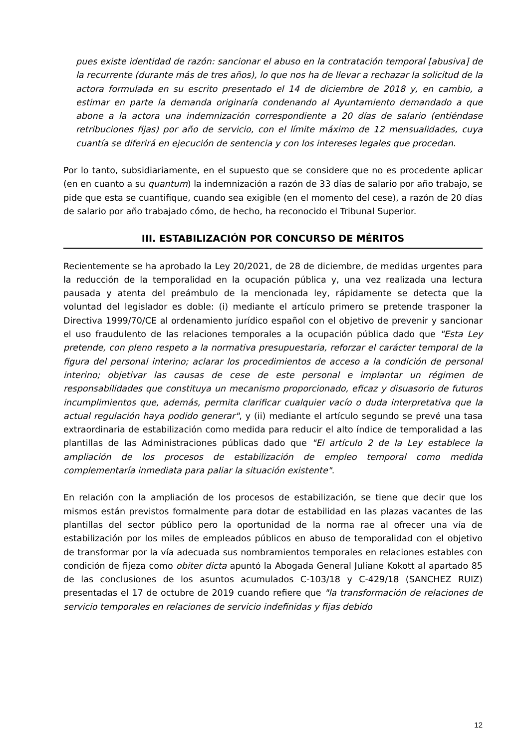pues existe identidad de razón: sancionar el abuso en la contratación temporal [abusiva] de la recurrente (durante más de tres años), lo que nos ha de llevar a rechazar la solicitud de la actora formulada en su escrito presentado el 14 de diciembre de 2018 y, en cambio, a estimar en parte la demanda originaría condenando al Ayuntamiento demandado a que abone a la actora una indemnización correspondiente a 20 días de salario (entiéndase retribuciones fijas) por año de servicio, con el límite máximo de 12 mensualidades, cuya cuantía se diferirá en ejecución de sentencia y con los intereses legales que procedan.
Por lo tanto, subsidiariamente, en el supuesto que se considere que no es procedente aplicar (en en cuanto a su quantum) la indemnización a razón de 33 días de salario por año trabajo, se pide que esta se cuantifique, cuando sea exigible (en el momento del cese), a razón de 20 días de salario por año trabajado cómo, de hecho, ha reconocido el Tribunal Superior.
III. ESTABILIZACIÓN POR CONCURSO DE MÉRITOS
Recientemente se ha aprobado la Ley 20/2021, de 28 de diciembre, de medidas urgentes para la reducción de la temporalidad en la ocupación pública y, una vez realizada una lectura pausada y atenta del preámbulo de la mencionada ley, rápidamente se detecta que la voluntad del legislador es doble: (i) mediante el artículo primero se pretende trasponer la Directiva 1999/70/CE al ordenamiento jurídico español con el objetivo de prevenir y sancionar el uso fraudulento de las relaciones temporales a la ocupación pública dado que "Esta Ley pretende, con pleno respeto a la normativa presupuestaria, reforzar el carácter temporal de la figura del personal interino; aclarar los procedimientos de acceso a la condición de personal interino; objetivar las causas de cese de este personal e implantar un régimen de responsabilidades que constituya un mecanismo proporcionado, eficaz y disuasorio de futuros incumplimientos que, además, permita clarificar cualquier vacío o duda interpretativa que la actual regulación haya podido generar", y (ii) mediante el artículo segundo se prevé una tasa extraordinaria de estabilización como medida para reducir el alto índice de temporalidad a las plantillas de las Administraciones públicas dado que "El artículo 2 de la Ley establece la ampliación de los procesos de estabilización de empleo temporal como medida complementaría inmediata para paliar la situación existente".
En relación con la ampliación de los procesos de estabilización, se tiene que decir que los mismos están previstos formalmente para dotar de estabilidad en las plazas vacantes de las plantillas del sector público pero la oportunidad de la norma rae al ofrecer una vía de estabilización por los miles de empleados públicos en abuso de temporalidad con el objetivo de transformar por la vía adecuada sus nombramientos temporales en relaciones estables con condición de fijeza como obiter dicta apuntó la Abogada General Juliane Kokott al apartado 85 de las conclusiones de los asuntos acumulados C-103/18 y C-429/18 (SANCHEZ RUIZ) presentadas el 17 de octubre de 2019 cuando refiere que "la transformación de relaciones de servicio temporales en relaciones de servicio indefinidas y fijas debido
12